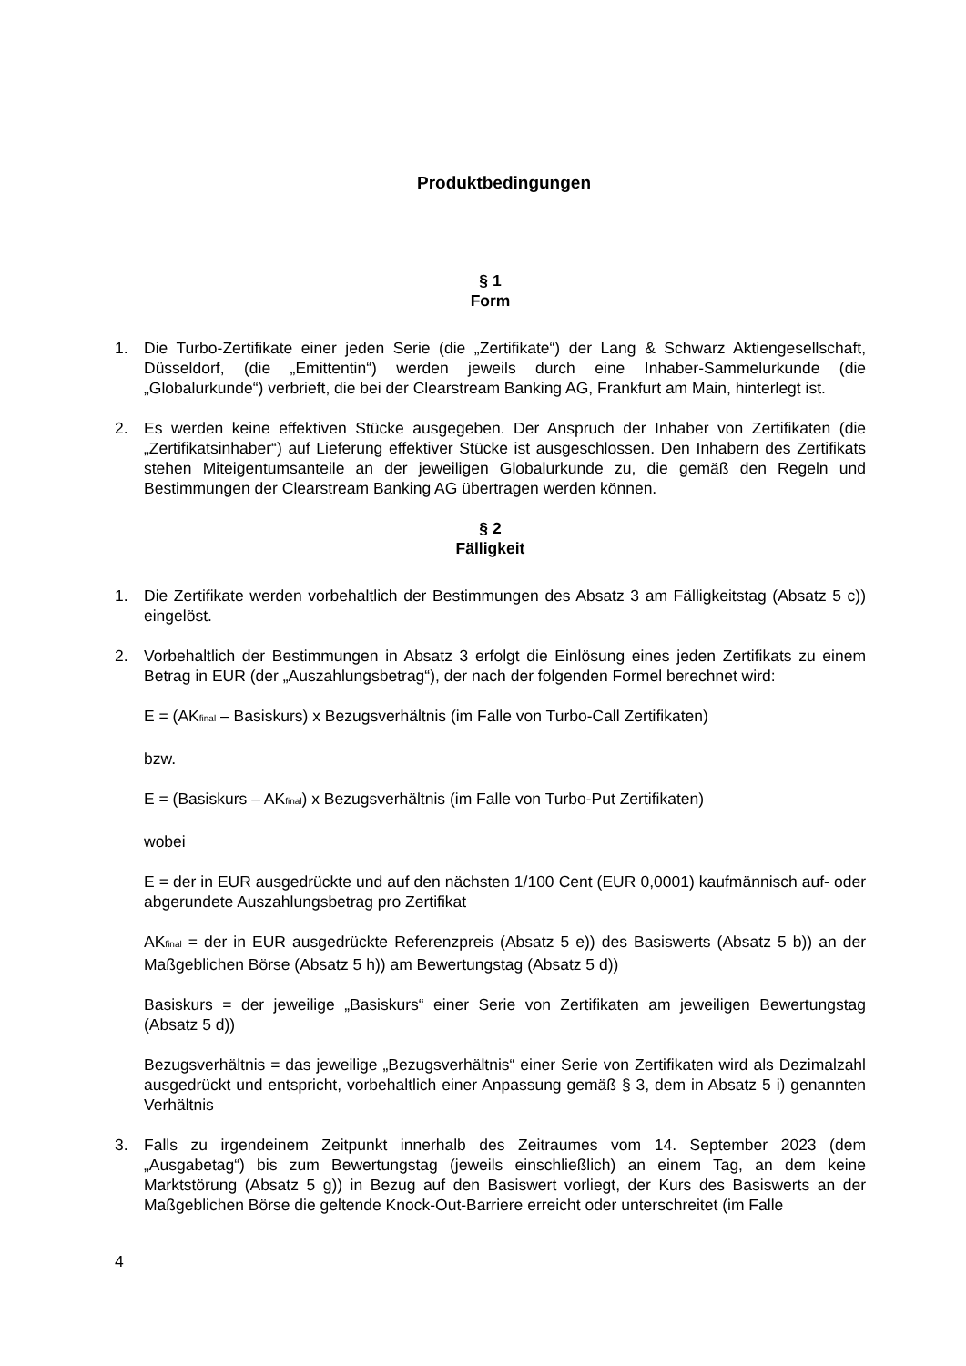Produktbedingungen
§ 1
Form
1. Die Turbo-Zertifikate einer jeden Serie (die „Zertifikate“) der Lang & Schwarz Aktiengesellschaft, Düsseldorf, (die „Emittentin“) werden jeweils durch eine Inhaber-Sammelurkunde (die „Globalurkunde“) verbrieft, die bei der Clearstream Banking AG, Frankfurt am Main, hinterlegt ist.
2. Es werden keine effektiven Stücke ausgegeben. Der Anspruch der Inhaber von Zertifikaten (die „Zertifikatsinhaber“) auf Lieferung effektiver Stücke ist ausgeschlossen. Den Inhabern des Zertifikats stehen Miteigentumsanteile an der jeweiligen Globalurkunde zu, die gemäß den Regeln und Bestimmungen der Clearstream Banking AG übertragen werden können.
§ 2
Fälligkeit
1. Die Zertifikate werden vorbehaltlich der Bestimmungen des Absatz 3 am Fälligkeitstag (Absatz 5 c)) eingelöst.
2. Vorbehaltlich der Bestimmungen in Absatz 3 erfolgt die Einlösung eines jeden Zertifikats zu einem Betrag in EUR (der „Auszahlungsbetrag“), der nach der folgenden Formel berechnet wird:
E = (AK<sub>final</sub> – Basiskurs) x Bezugsverhältnis (im Falle von Turbo-Call Zertifikaten)
bzw.
E = (Basiskurs – AK<sub>final</sub>) x Bezugsverhältnis (im Falle von Turbo-Put Zertifikaten)
wobei
E = der in EUR ausgedrückte und auf den nächsten 1/100 Cent (EUR 0,0001) kaufmännisch auf- oder abgerundete Auszahlungsbetrag pro Zertifikat
AK<sub>final</sub> = der in EUR ausgedrückte Referenzpreis (Absatz 5 e)) des Basiswerts (Absatz 5 b)) an der Maßgeblichen Börse (Absatz 5 h)) am Bewertungstag (Absatz 5 d))
Basiskurs = der jeweilige „Basiskurs“ einer Serie von Zertifikaten am jeweiligen Bewertungstag (Absatz 5 d))
Bezugsverhältnis = das jeweilige „Bezugsverhältnis“ einer Serie von Zertifikaten wird als Dezimalzahl ausgedrückt und entspricht, vorbehaltlich einer Anpassung gemäß § 3, dem in Absatz 5 i) genannten Verhältnis
3. Falls zu irgendeinem Zeitpunkt innerhalb des Zeitraumes vom 14. September 2023 (dem „Ausgabetag“) bis zum Bewertungstag (jeweils einschließlich) an einem Tag, an dem keine Marktstörung (Absatz 5 g)) in Bezug auf den Basiswert vorliegt, der Kurs des Basiswerts an der Maßgeblichen Börse die geltende Knock-Out-Barriere erreicht oder unterschreitet (im Falle
4